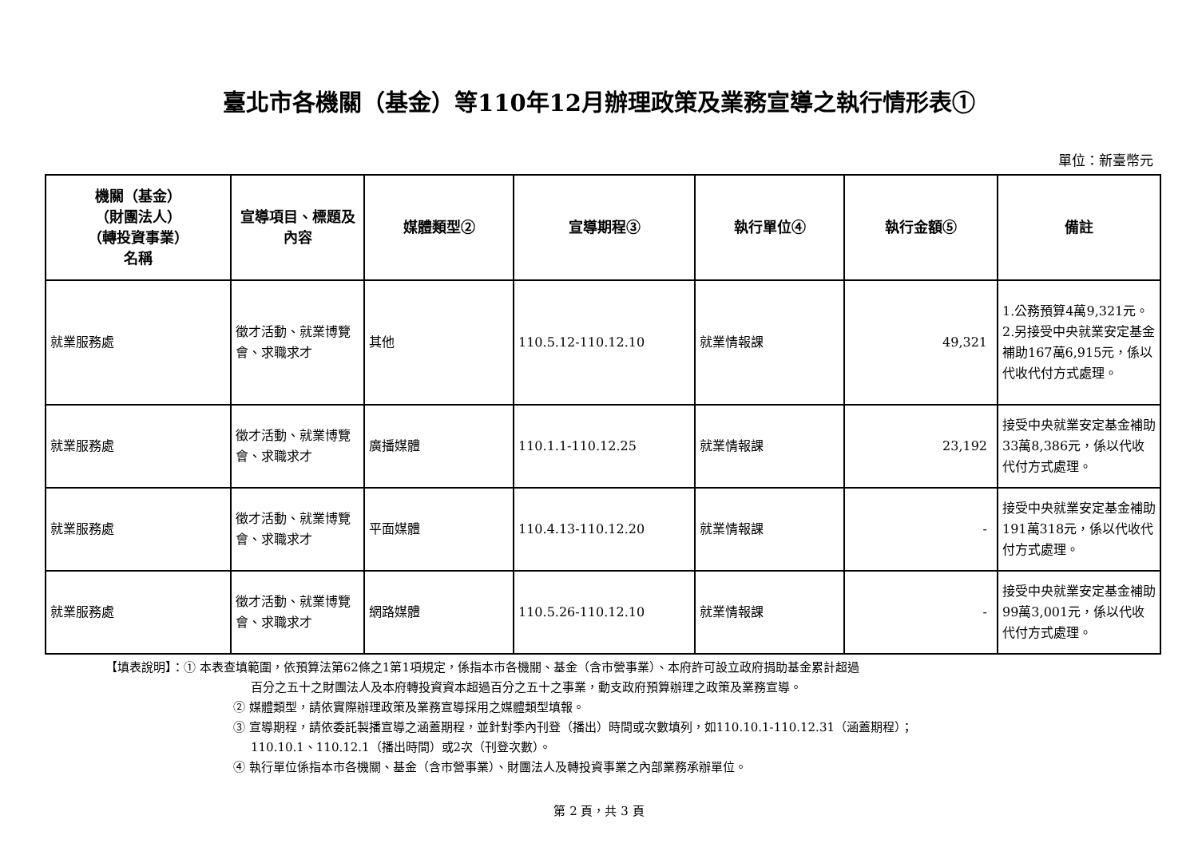臺北市各機關（基金）等110年12月辦理政策及業務宣導之執行情形表①
單位：新臺幣元
| 機關（基金） （財團法人） （轉投資事業） 名稱 | 宣導項目、標題及內容 | 媒體類型② | 宣導期程③ | 執行單位④ | 執行金額⑤ | 備註 |
| --- | --- | --- | --- | --- | --- | --- |
| 就業服務處 | 徵才活動、就業博覽會、求職求才 | 其他 | 110.5.12-110.12.10 | 就業情報課 | 49,321 | 1.公務預算4萬9,321元。 2.另接受中央就業安定基金補助167萬6,915元，係以代收代付方式處理。 |
| 就業服務處 | 徵才活動、就業博覽會、求職求才 | 廣播媒體 | 110.1.1-110.12.25 | 就業情報課 | 23,192 | 接受中央就業安定基金補助33萬8,386元，係以代收代付方式處理。 |
| 就業服務處 | 徵才活動、就業博覽會、求職求才 | 平面媒體 | 110.4.13-110.12.20 | 就業情報課 | - | 接受中央就業安定基金補助191萬318元，係以代收代付方式處理。 |
| 就業服務處 | 徵才活動、就業博覽會、求職求才 | 網路媒體 | 110.5.26-110.12.10 | 就業情報課 | - | 接受中央就業安定基金補助99萬3,001元，係以代收代付方式處理。 |
【填表說明】：① 本表查填範圍，依預算法第62條之1第1項規定，係指本市各機關、基金（含市營事業）、本府許可設立政府捐助基金累計超過
百分之五十之財團法人及本府轉投資資本超過百分之五十之事業，動支政府預算辦理之政策及業務宣導。
② 媒體類型，請依實際辦理政策及業務宣導採用之媒體類型填報。
③ 宣導期程，請依委託製播宣導之涵蓋期程，並針對季內刊登（播出）時間或次數填列，如110.10.1-110.12.31（涵蓋期程）；
110.10.1、110.12.1（播出時間）或2次（刊登次數）。
④ 執行單位係指本市各機關、基金（含市營事業）、財團法人及轉投資事業之內部業務承辦單位。
第 2 頁，共 3 頁